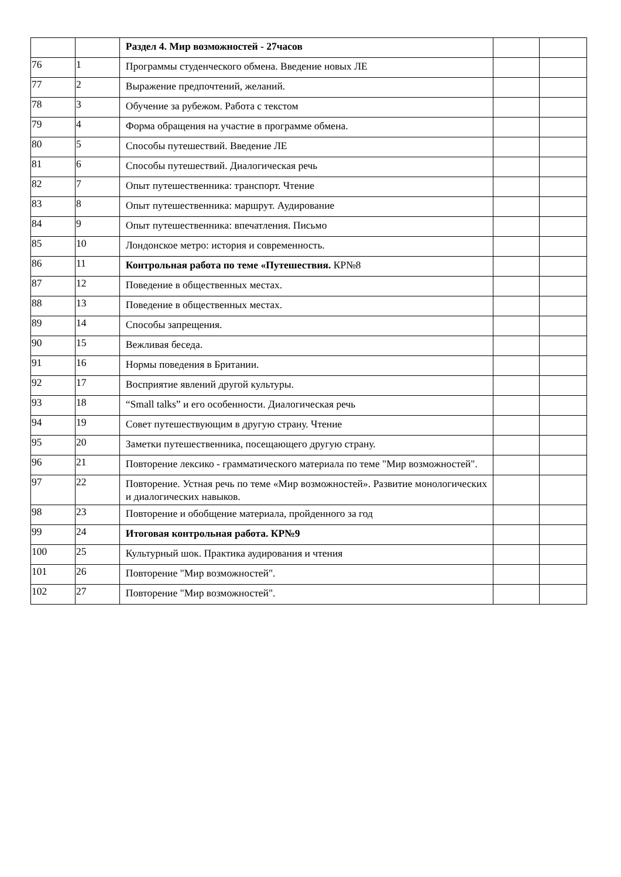| | | Раздел 4. Мир возможностей - 27часов | | |
| 76 | 1 | Программы студенческого обмена. Введение новых ЛЕ | | |
| 77 | 2 | Выражение предпочтений, желаний. | | |
| 78 | 3 | Обучение за рубежом. Работа с текстом | | |
| 79 | 4 | Форма обращения на участие в программе обмена. | | |
| 80 | 5 | Способы путешествий. Введение ЛЕ | | |
| 81 | 6 | Способы путешествий. Диалогическая речь | | |
| 82 | 7 | Опыт путешественника: транспорт. Чтение | | |
| 83 | 8 | Опыт путешественника: маршрут. Аудирование | | |
| 84 | 9 | Опыт путешественника: впечатления. Письмо | | |
| 85 | 10 | Лондонское метро: история и современность. | | |
| 86 | 11 | Контрольная работа по теме «Путешествия. КР№8 | | |
| 87 | 12 | Поведение в общественных местах. | | |
| 88 | 13 | Поведение в общественных местах. | | |
| 89 | 14 | Способы запрещения. | | |
| 90 | 15 | Вежливая беседа. | | |
| 91 | 16 | Нормы поведения в Британии. | | |
| 92 | 17 | Восприятие явлений другой культуры. | | |
| 93 | 18 | “Small talks” и его особенности. Диалогическая речь | | |
| 94 | 19 | Совет путешествующим в другую страну. Чтение | | |
| 95 | 20 | Заметки путешественника, посещающего другую страну. | | |
| 96 | 21 | Повторение лексико - грамматического материала по теме "Мир возможностей". | | |
| 97 | 22 | Повторение. Устная речь по теме «Мир возможностей». Развитие монологических и диалогических навыков. | | |
| 98 | 23 | Повторение и обобщение материала, пройденного за год | | |
| 99 | 24 | Итоговая контрольная работа. КР№9 | | |
| 100 | 25 | Культурный шок. Практика аудирования и чтения | | |
| 101 | 26 | Повторение "Мир возможностей". | | |
| 102 | 27 | Повторение "Мир возможностей". | | |